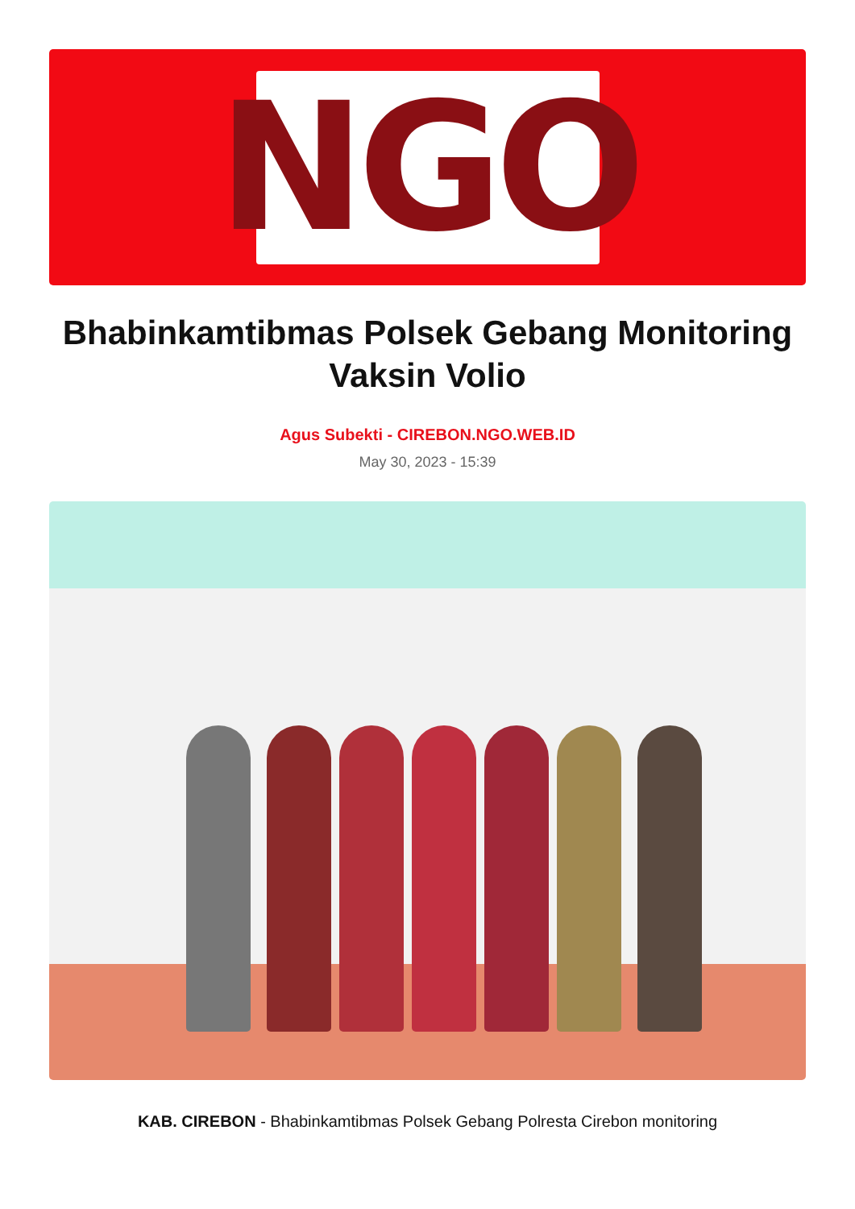NGO
Bhabinkamtibmas Polsek Gebang Monitoring Vaksin Volio
Agus Subekti - CIREBON.NGO.WEB.ID
May 30, 2023 - 15:39
KAB. CIREBON - Bhabinkamtibmas Polsek Gebang Polresta Cirebon monitoring